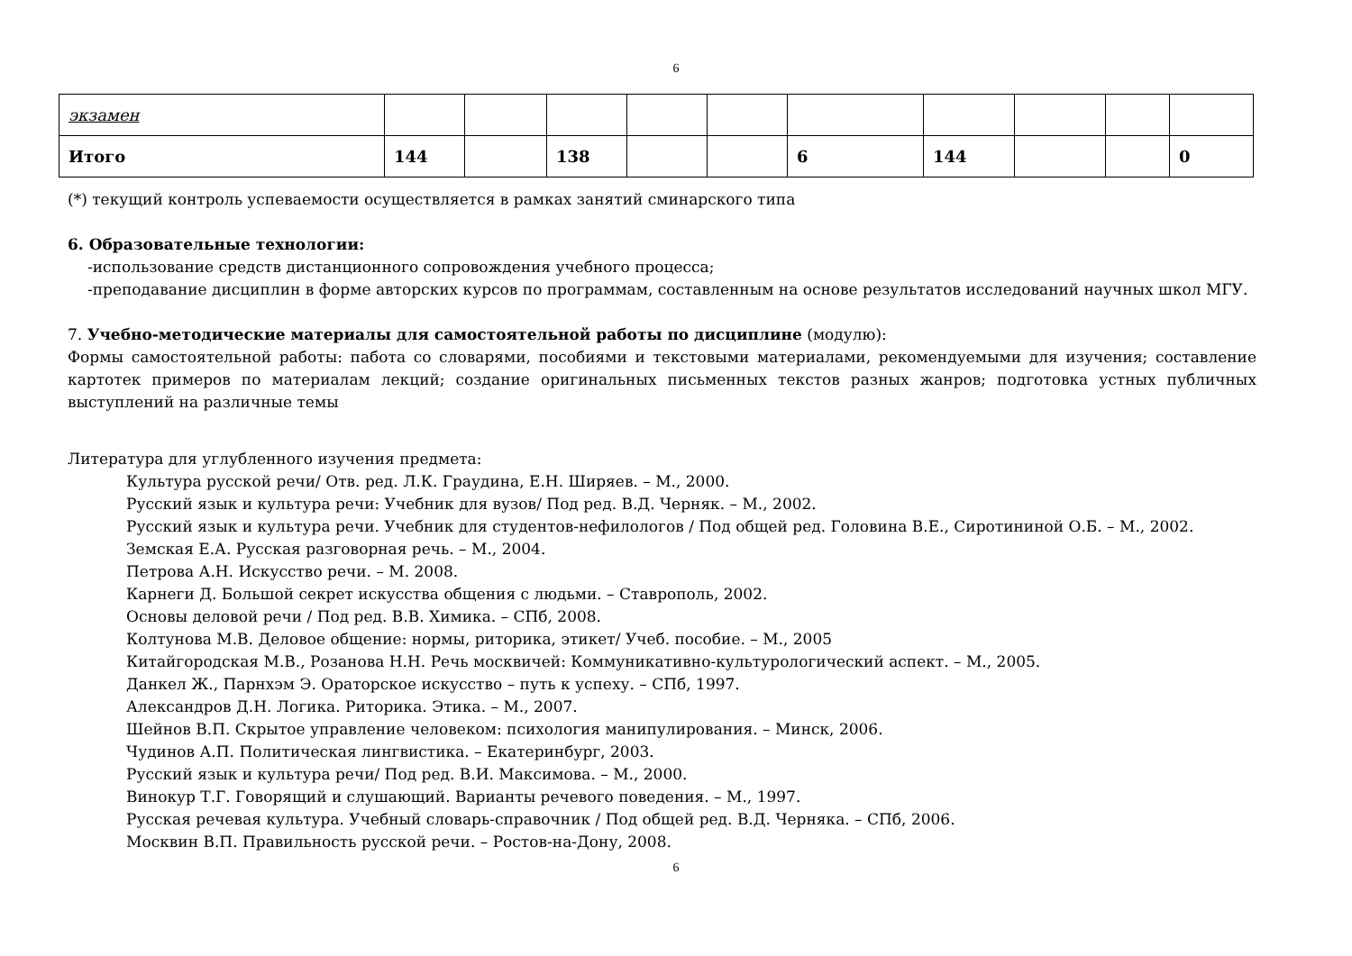6
| экзамен | | | | | | | | | | |
| Итого | 144 | | 138 | | | 6 | 144 | | | 0 |
(*) текущий контроль успеваемости осуществляется в рамках занятий сминарского типа
6. Образовательные технологии:
-использование средств дистанционного сопровождения учебного процесса;
-преподавание дисциплин в форме авторских курсов по программам, составленным на основе результатов исследований научных школ МГУ.
7. Учебно-методические материалы для самостоятельной работы по дисциплине (модулю):
Формы самостоятельной работы: пабота со словарями, пособиями и текстовыми материалами, рекомендуемыми для изучения; составление картотек примеров по материалам лекций; создание оригинальных письменных текстов разных жанров; подготовка устных публичных выступлений на различные темы
Литература для углубленного изучения предмета:
Культура русской речи/ Отв. ред. Л.К. Граудина, Е.Н. Ширяев. – М., 2000.
Русский язык и культура речи: Учебник для вузов/ Под ред. В.Д. Черняк. – М., 2002.
Русский язык и культура речи. Учебник для студентов-нефилологов / Под общей ред. Головина В.Е., Сиротининой О.Б. – М., 2002.
Земская Е.А. Русская разговорная речь. – М., 2004.
Петрова А.Н. Искусство речи. – М. 2008.
Карнеги Д. Большой секрет искусства общения с людьми. – Ставрополь, 2002.
Основы деловой речи / Под ред. В.В. Химика. – СПб, 2008.
Колтунова М.В. Деловое общение: нормы, риторика, этикет/ Учеб. пособие. – М., 2005
Китайгородская М.В., Розанова Н.Н. Речь москвичей: Коммуникативно-культурологический аспект. – М., 2005.
Данкел Ж., Парнхэм Э. Ораторское искусство – путь к успеху. – СПб, 1997.
Александров Д.Н. Логика. Риторика. Этика. – М., 2007.
Шейнов В.П. Скрытое управление человеком: психология манипулирования. – Минск, 2006.
Чудинов А.П. Политическая лингвистика. – Екатеринбург, 2003.
Русский язык и культура речи/ Под ред. В.И. Максимова. – М., 2000.
Винокур Т.Г. Говорящий и слушающий. Варианты речевого поведения. – М., 1997.
Русская речевая культура. Учебный словарь-справочник / Под общей ред. В.Д. Черняка. – СПб, 2006.
Москвин В.П. Правильность русской речи. – Ростов-на-Дону, 2008.
6